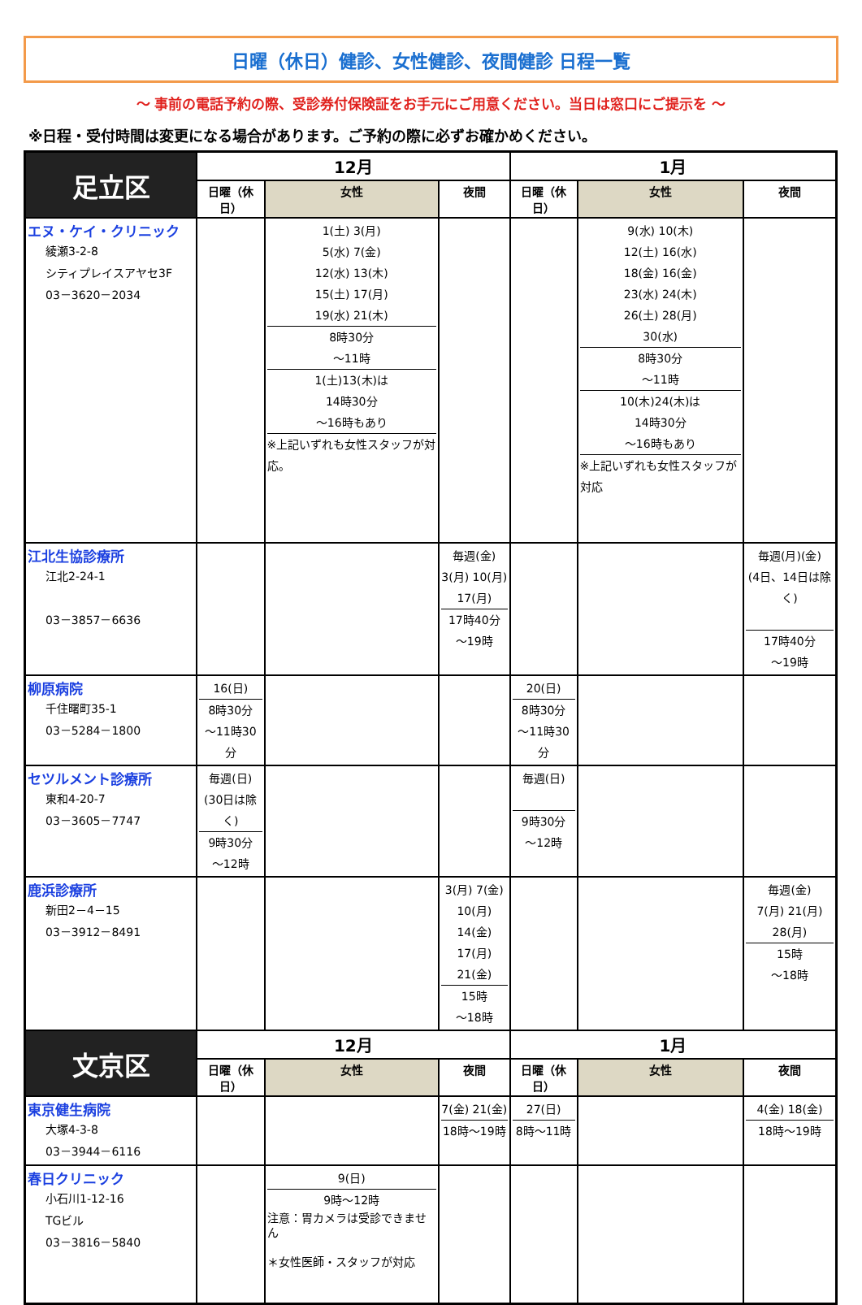日曜（休日）健診、女性健診、夜間健診 日程一覧
～ 事前の電話予約の際、受診券付保険証をお手元にご用意ください。当日は窓口にご提示を ～
※日程・受付時間は変更になる場合があります。ご予約の際に必ずお確かめください。
| 足立区 | 12月 | | | 1月 | | |
| --- | --- | --- | --- | --- | --- | --- |
| | 日曜（休日） | 女性 | 夜間 | 日曜（休日） | 女性 | 夜間 |
| エヌ・ケイ・クリニック 綾瀬3-2-8 シティプレイスアヤセ3F 03－3620－2034 | | 1(土) 3(月) 5(水) 7(金) 12(水) 13(木) 15(土) 17(月) 19(水) 21(木) 8時30分 ～11時 1(土)13(木)は 14時30分 ～16時もあり ※上記いずれも女性スタッフが対応。 | | | 9(水) 10(木) 12(土) 16(水) 18(金) 16(金) 23(水) 24(木) 26(土) 28(月) 30(水) 8時30分 ～11時 10(木)24(木)は 14時30分 ～16時もあり ※上記いずれも女性スタッフが対応 | |
| 江北生協診療所 江北2-24-1 03－3857－6636 | | | 毎週(金) 3(月) 10(月) 17(月) 17時40分 ～19時 | | | 毎週(月)(金) (4日、14日は除く) 17時40分 ～19時 |
| 柳原病院 千住曙町35-1 03－5284－1800 | 16(日) 8時30分 ～11時30分 | | | 20(日) 8時30分 ～11時30分 | | |
| セツルメント診療所 東和4-20-7 03－3605－7747 | 毎週(日) (30日は除く) 9時30分 ～12時 | | | 毎週(日) 9時30分 ～12時 | | |
| 鹿浜診療所 新田2－4－15 03－3912－8491 | | | 3(月) 7(金) 10(月) 14(金) 17(月) 21(金) 15時 ～18時 | | | 毎週(金) 7(月) 21(月) 28(月) 15時 ～18時 |
| 文京区 | 12月 | | | 1月 | | |
| | 日曜（休日） | 女性 | 夜間 | 日曜（休日） | 女性 | 夜間 |
| 東京健生病院 大塚4-3-8 03－3944－6116 | | | 7(金) 21(金) 18時～19時 | 27(日) 8時～11時 | | 4(金) 18(金) 18時～19時 |
| 春日クリニック 小石川1-12-16 TGビル 03－3816－5840 | | 9(日) 9時～12時 注意：胃カメラは受診できません ＊女性医師・スタッフが対応 | | | | |